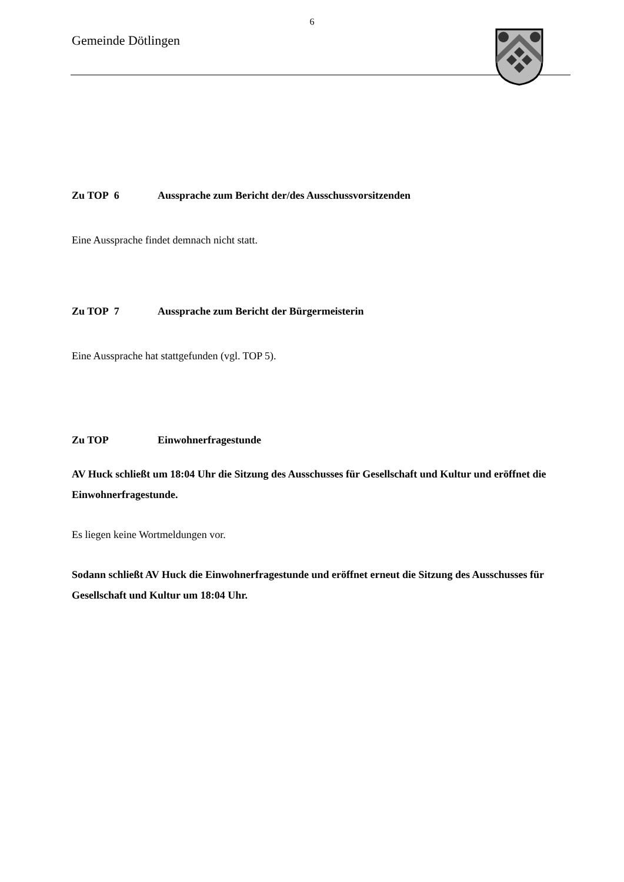6
Gemeinde Dötlingen
Zu TOP 6 Aussprache zum Bericht der/des Ausschussvorsitzenden
Eine Aussprache findet demnach nicht statt.
Zu TOP 7 Aussprache zum Bericht der Bürgermeisterin
Eine Aussprache hat stattgefunden (vgl. TOP 5).
Zu TOP Einwohnerfragestunde
AV Huck schließt um 18:04 Uhr die Sitzung des Ausschusses für Gesellschaft und Kultur und eröffnet die Einwohnerfragestunde.
Es liegen keine Wortmeldungen vor.
Sodann schließt AV Huck die Einwohnerfragestunde und eröffnet erneut die Sitzung des Ausschusses für Gesellschaft und Kultur um 18:04 Uhr.